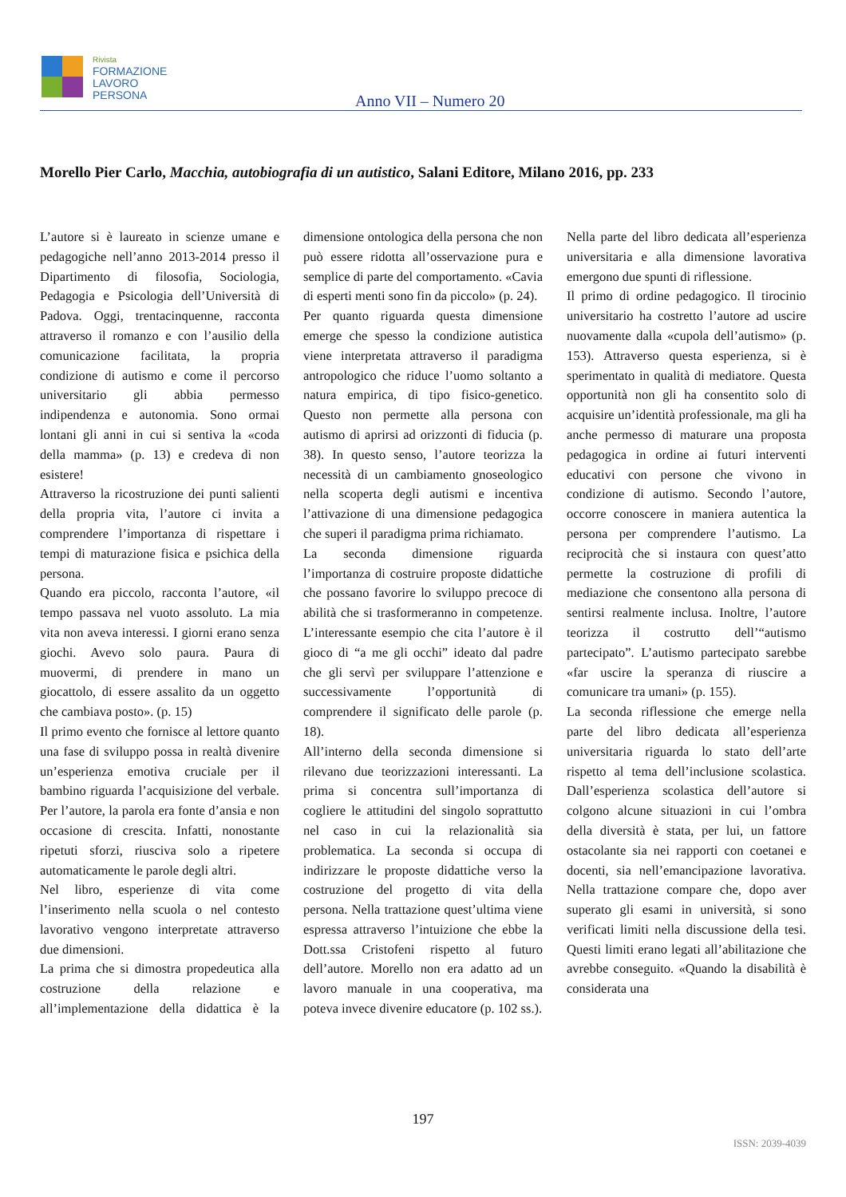Rivista
FORMAZIONE
LAVORO
PERSONA
Anno VII – Numero 20
Morello Pier Carlo, Macchia, autobiografia di un autistico, Salani Editore, Milano 2016, pp. 233
L’autore si è laureato in scienze umane e pedagogiche nell’anno 2013-2014 presso il Dipartimento di filosofia, Sociologia, Pedagogia e Psicologia dell’Università di Padova. Oggi, trentacinquenne, racconta attraverso il romanzo e con l’ausilio della comunicazione facilitata, la propria condizione di autismo e come il percorso universitario gli abbia permesso indipendenza e autonomia. Sono ormai lontani gli anni in cui si sentiva la «coda della mamma» (p. 13) e credeva di non esistere!
Attraverso la ricostruzione dei punti salienti della propria vita, l’autore ci invita a comprendere l’importanza di rispettare i tempi di maturazione fisica e psichica della persona.
Quando era piccolo, racconta l’autore, «il tempo passava nel vuoto assoluto. La mia vita non aveva interessi. I giorni erano senza giochi. Avevo solo paura. Paura di muovermi, di prendere in mano un giocattolo, di essere assalito da un oggetto che cambiava posto». (p. 15)
Il primo evento che fornisce al lettore quanto una fase di sviluppo possa in realtà divenire un’esperienza emotiva cruciale per il bambino riguarda l’acquisizione del verbale. Per l’autore, la parola era fonte d’ansia e non occasione di crescita. Infatti, nonostante ripetuti sforzi, riusciva solo a ripetere automaticamente le parole degli altri.
Nel libro, esperienze di vita come l’inserimento nella scuola o nel contesto lavorativo vengono interpretate attraverso due dimensioni.
La prima che si dimostra propedeutica alla costruzione della relazione e all’implementazione della didattica è la dimensione ontologica della persona che non può essere ridotta all’osservazione pura e semplice di parte del comportamento. «Cavia di esperti menti sono fin da piccolo» (p. 24).
Per quanto riguarda questa dimensione emerge che spesso la condizione autistica viene interpretata attraverso il paradigma antropologico che riduce l’uomo soltanto a natura empirica, di tipo fisico-genetico. Questo non permette alla persona con autismo di aprirsi ad orizzonti di fiducia (p. 38). In questo senso, l’autore teorizza la necessità di un cambiamento gnoseologico nella scoperta degli autismi e incentiva l’attivazione di una dimensione pedagogica che superi il paradigma prima richiamato.
La seconda dimensione riguarda l’importanza di costruire proposte didattiche che possano favorire lo sviluppo precoce di abilità che si trasformeranno in competenze. L’interessante esempio che cita l’autore è il gioco di “a me gli occhi” ideato dal padre che gli servì per sviluppare l’attenzione e successivamente l’opportunità di comprendere il significato delle parole (p. 18).
All’interno della seconda dimensione si rilevano due teorizzazioni interessanti. La prima si concentra sull’importanza di cogliere le attitudini del singolo soprattutto nel caso in cui la relazionalità sia problematica. La seconda si occupa di indirizzare le proposte didattiche verso la costruzione del progetto di vita della persona. Nella trattazione quest’ultima viene espressa attraverso l’intuizione che ebbe la Dott.ssa Cristofeni rispetto al futuro dell’autore. Morello non era adatto ad un lavoro manuale in una cooperativa, ma poteva invece divenire educatore (p. 102 ss.).
Nella parte del libro dedicata all’esperienza universitaria e alla dimensione lavorativa emergono due spunti di riflessione.
Il primo di ordine pedagogico. Il tirocinio universitario ha costretto l’autore ad uscire nuovamente dalla «cupola dell’autismo» (p. 153). Attraverso questa esperienza, si è sperimentato in qualità di mediatore. Questa opportunità non gli ha consentito solo di acquisire un’identità professionale, ma gli ha anche permesso di maturare una proposta pedagogica in ordine ai futuri interventi educativi con persone che vivono in condizione di autismo. Secondo l’autore, occorre conoscere in maniera autentica la persona per comprendere l’autismo. La reciprocità che si instaura con quest’atto permette la costruzione di profili di mediazione che consentono alla persona di sentirsi realmente inclusa. Inoltre, l’autore teorizza il costrutto dell’“autismo partecipato”. L’autismo partecipato sarebbe «far uscire la speranza di riuscire a comunicare tra umani» (p. 155).
La seconda riflessione che emerge nella parte del libro dedicata all’esperienza universitaria riguarda lo stato dell’arte rispetto al tema dell’inclusione scolastica. Dall’esperienza scolastica dell’autore si colgono alcune situazioni in cui l’ombra della diversità è stata, per lui, un fattore ostacolante sia nei rapporti con coetanei e docenti, sia nell’emancipazione lavorativa. Nella trattazione compare che, dopo aver superato gli esami in università, si sono verificati limiti nella discussione della tesi. Questi limiti erano legati all’abilitazione che avrebbe conseguito. «Quando la disabilità è considerata una
197
ISSN: 2039-4039